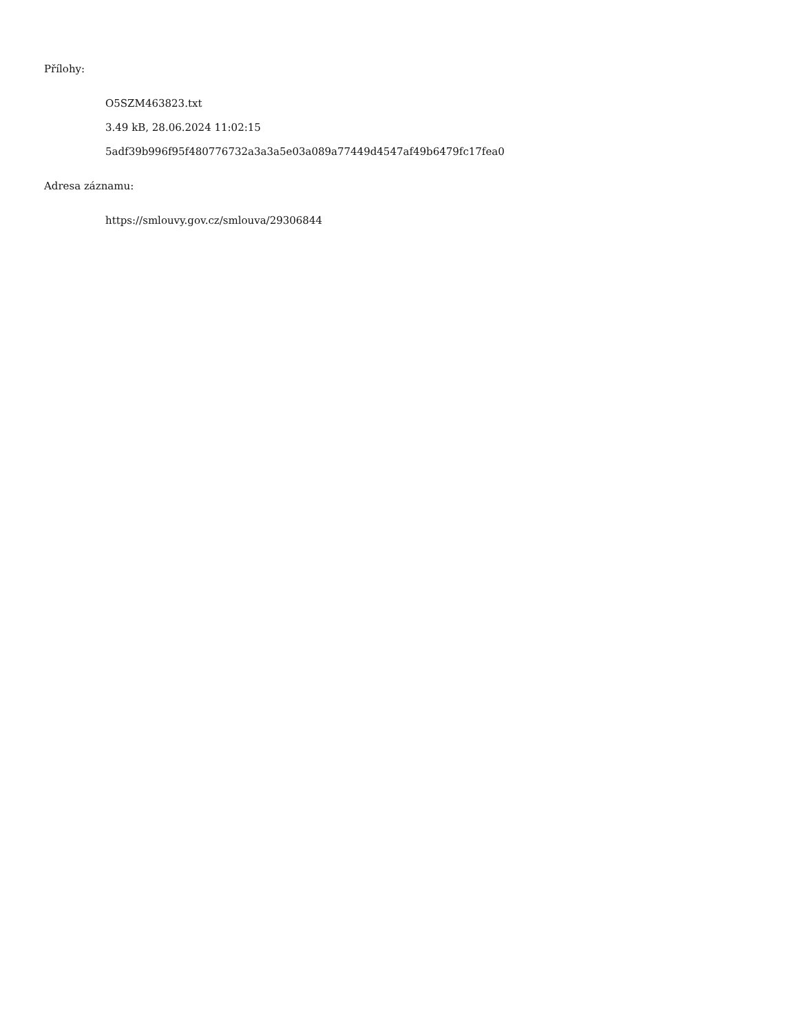Přílohy:
O5SZM463823.txt
3.49 kB, 28.06.2024 11:02:15
5adf39b996f95f480776732a3a3a5e03a089a77449d4547af49b6479fc17fea0
Adresa záznamu:
https://smlouvy.gov.cz/smlouva/29306844